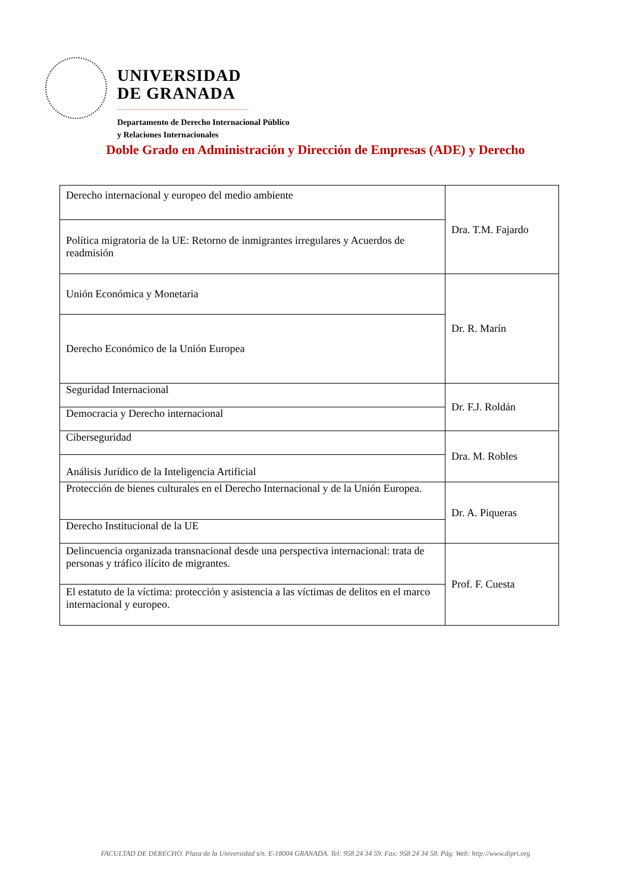UNIVERSIDAD
DE GRANADA
Departamento de Derecho Internacional Público
y Relaciones Internacionales
Doble Grado en Administración y Dirección de Empresas (ADE) y Derecho
| Derecho internacional y europeo del medio ambiente | Dra. T.M. Fajardo |
| Política migratoria de la UE: Retorno de inmigrantes irregulares y Acuerdos de readmisión | |
| Unión Económica y Monetaria | Dr. R. Marín |
| Derecho Económico de la Unión Europea | |
| Seguridad Internacional | Dr. F.J. Roldán |
| Democracia y Derecho internacional | |
| Ciberseguridad | Dra. M. Robles |
| Análisis Jurídico de la Inteligencia Artificial | |
| Protección de bienes culturales en el Derecho Internacional y de la Unión Europea. | Dr. A. Piqueras |
| Derecho Institucional de la UE | |
| Delincuencia organizada transnacional desde una perspectiva internacional: trata de personas y tráfico ilícito de migrantes. | Prof. F. Cuesta |
| El estatuto de la víctima: protección y asistencia a las víctimas de delitos en el marco internacional y europeo. | |
FACULTAD DE DERECHO. Plaza de la Universidad s/n. E-18004 GRANADA. Tel: 958 24 34 59. Fax: 958 24 34 58. Pág. Web: http://www.dipri.org